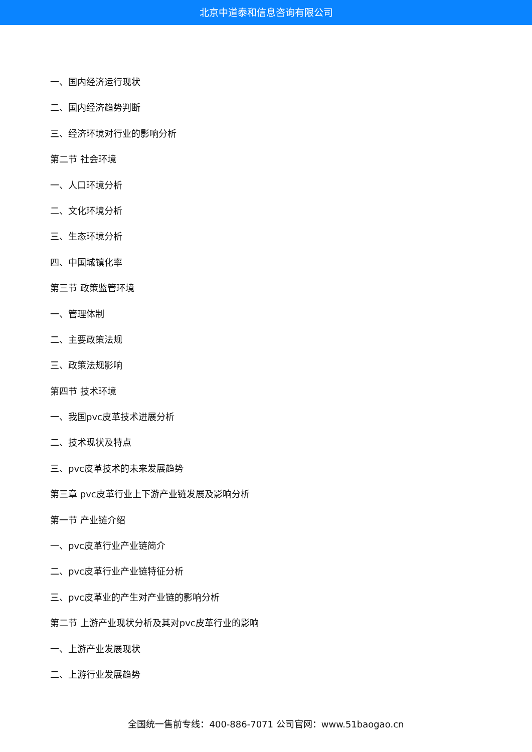北京中道泰和信息咨询有限公司
一、国内经济运行现状
二、国内经济趋势判断
三、经济环境对行业的影响分析
第二节 社会环境
一、人口环境分析
二、文化环境分析
三、生态环境分析
四、中国城镇化率
第三节 政策监管环境
一、管理体制
二、主要政策法规
三、政策法规影响
第四节 技术环境
一、我国pvc皮革技术进展分析
二、技术现状及特点
三、pvc皮革技术的未来发展趋势
第三章 pvc皮革行业上下游产业链发展及影响分析
第一节 产业链介绍
一、pvc皮革行业产业链简介
二、pvc皮革行业产业链特征分析
三、pvc皮革业的产生对产业链的影响分析
第二节 上游产业现状分析及其对pvc皮革行业的影响
一、上游产业发展现状
二、上游行业发展趋势
全国统一售前专线：400-886-7071 公司官网：www.51baogao.cn